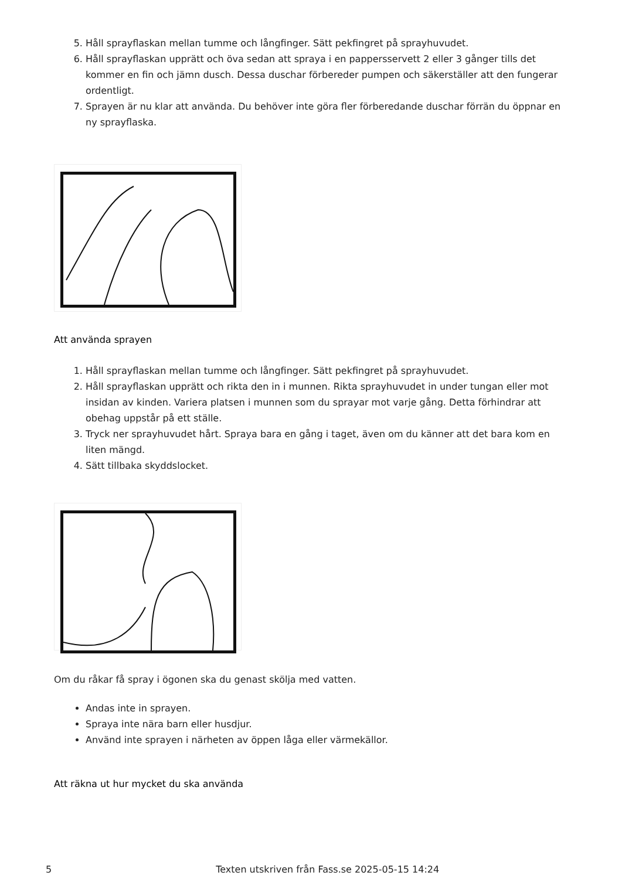5. Håll sprayflaskan mellan tumme och långfinger. Sätt pekfingret på sprayhuvudet.
6. Håll sprayflaskan upprätt och öva sedan att spraya i en pappersservett 2 eller 3 gånger tills det kommer en fin och jämn dusch. Dessa duschar förbereder pumpen och säkerställer att den fungerar ordentligt.
7. Sprayen är nu klar att använda. Du behöver inte göra fler förberedande duschar förrän du öppnar en ny sprayflaska.
Att använda sprayen
1. Håll sprayflaskan mellan tumme och långfinger. Sätt pekfingret på sprayhuvudet.
2. Håll sprayflaskan upprätt och rikta den in i munnen. Rikta sprayhuvudet in under tungan eller mot insidan av kinden. Variera platsen i munnen som du sprayar mot varje gång. Detta förhindrar att obehag uppstår på ett ställe.
3. Tryck ner sprayhuvudet hårt. Spraya bara en gång i taget, även om du känner att det bara kom en liten mängd.
4. Sätt tillbaka skyddslocket.
Om du råkar få spray i ögonen ska du genast skölja med vatten.
Andas inte in sprayen.
Spraya inte nära barn eller husdjur.
Använd inte sprayen i närheten av öppen låga eller värmekällor.
Att räkna ut hur mycket du ska använda
5 Texten utskriven från Fass.se 2025-05-15 14:24